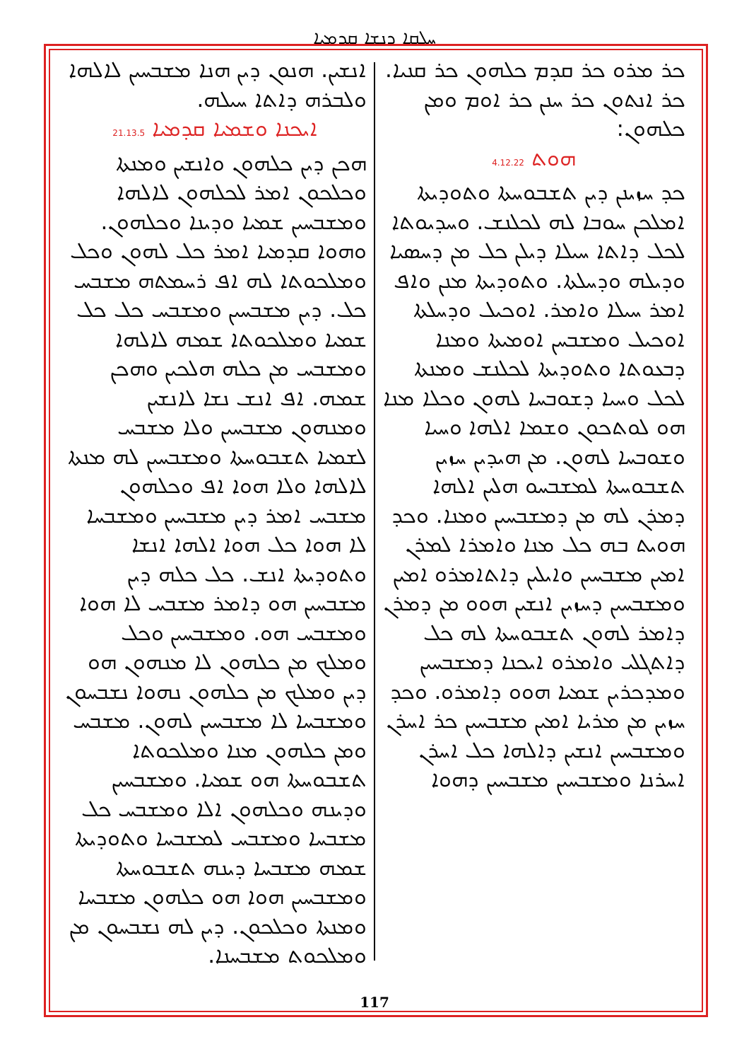ܚܠܩܐ ܕܢܫܐ ܩܕܡܝܐ
ܟܪ ܡܪܘ ܟܪ ܩܕܡ ܟܠܗܘܢ ܟܪ ܩܢܝܐ. ܟܪ ܐܢܬܘܢ ܟܪ ܚܢܢ ܟܪ ܐܘܡ ܘܡܢ ܟܠܗܘܢ:
ܗܘܬ 4.12.22
ܟܕ ܚܙܝܢܢ ܕܝܢ ܬܫܒܘܚܬܐ ܘܬܘܕܝܬܐ ܐܡܠܟܢ ܚܘܒܐ ܠܗ ܠܟܠܢܫ. ܘܚܕܝܘܬܐ ܠܟܠ ܕܐܬܐ ܚܝܠܐ ܕܝܠܢ ܟܠ ܡܢ ܕܚܣܝܐ ܘܕܝܠܗ ܘܕܚܠܬܐ. ܘܬܘܕܝܬܐ ܡܢܢ ܘܐܦ ܐܡܪ ܚܝܠܐ ܘܐܡܪ. ܐܘܟܝܠ ܘܕܚܠܬܐ ܐܘܟܝܠ ܘܡܫܒܚܢ ܐܘܡܝܬܐ ܘܡܢܐ ܕܒܥܘܬܐ ܘܬܘܕܝܬܐ ܠܟܠܢܫ ܘܡܢܬܐ ܠܟܠ ܘܚܝܐ ܕܫܘܒܚܐ ܠܗܘܢ ܘܟܠܐ ܡܢܐ ܗܘ ܠܘܬܟܘܢ ܘܫܡܐ ܐܠܗܐ ܘܚܝܐ ܘܫܘܒܚܐ ܠܗܘܢ. ܡܢ ܗܝܕܝܢ ܚܙܝܢ ܬܫܒܘܚܬܐ ܠܡܫܒܚܘ ܗܠܝܢ ܐܠܗܐ ܕܡܪܢ ܠܗ ܡܢ ܕܡܫܒܚܝܢ ܘܡܢܐ. ܘܟܕ ܗܘܝܬ ܒܗ ܟܠ ܡܢܐ ܘܐܡܪܐ ܠܡܪܢ ܐܡܝܢ ܡܫܒܚܝܢ ܘܐܝܠܝܢ ܕܐܬܐܡܪܘ ܐܡܝܢ ܘܡܫܒܚܝܢ ܕܚܙܝܢ ܐܢܫܝܢ ܗܘܘ ܡܢ ܕܡܪܢ ܕܐܡܪ ܠܗܘܢ ܬܫܒܘܚܬܐ ܠܗ ܟܠ ܕܐܬܓܠܝ ܘܐܡܪܘ ܐܝܟܢܐ ܕܡܫܒܚܝܢ ܘܡܕܟܪܝܢ ܫܡܝܐ ܗܘܘ ܕܐܡܪܘ. ܘܟܕ ܚܙܝܢ ܡܢ ܡܪܝܐ ܐܡܝܢ ܡܫܒܚܝܢ ܟܪ ܐܚܪܢ ܘܡܫܒܚܝܢ ܐܢܫܝܢ ܕܐܠܗܐ ܟܠ ܐܚܪܢ ܐܚܪܢܐ ܘܡܫܒܚܝܢ ܡܫܒܚܝܢ ܕܗܘܐ
ܐܢܫܝܢ. ܗܢܘܢ ܕܝܢ ܗܢܐ ܡܫܒܚܝܢ ܠܐܠܗܐ ܘܠܒܪܗ ܕܐܬܐ ܚܝܠܗ.
ܐܝܟܢܐ ܘܫܡܝܐ ܩܕܡܝܐ 21.13.5
ܗܟܢ ܕܝܢ ܟܠܗܘܢ ܘܐܢܫܝܢ ܘܡܢܬܐ ܘܟܠܟܘܢ ܐܡܪ ܠܟܠܗܘܢ ܠܐܠܗܐ ܘܡܫܒܚܝܢ ܫܡܝܐ ܘܕܝܢܐ ܘܟܠܗܘܢ. ܘܗܘܐ ܩܕܡܝܐ ܐܡܪ ܟܠ ܠܗܘܢ ܘܟܠ ܘܡܠܟܘܬܐ ܠܗ ܐܦ ܪܚܡܬܗ ܡܫܒܚ ܟܠ. ܕܝܢ ܡܫܒܚܝܢ ܘܡܫܒܚ ܟܠ ܟܠ ܫܡܝܐ ܘܡܠܟܘܬܐ ܫܡܗ ܠܐܠܗܐ ܘܡܫܒܚ ܡܢ ܟܠܗ ܗܠܟܝܢ ܘܗܟܢ ܫܡܗ. ܐܦ ܐܢܫ ܢܫܐ ܠܐܢܫܝܢ ܘܡܢܗܘܢ ܡܫܒܚܝܢ ܘܠܐ ܡܫܒܚ ܠܫܡܝܐ ܬܫܒܘܚܬܐ ܘܡܫܒܚܝܢ ܠܗ ܡܢܬܐ ܠܐܠܗܐ ܘܠܐ ܗܘܐ ܐܦ ܘܟܠܗܘܢ ܡܫܒܚ ܐܡܪ ܕܝܢ ܡܫܒܚܝܢ ܘܡܫܒܚܐ ܠܐ ܗܘܐ ܟܠ ܗܘܐ ܐܠܗܐ ܐܢܫܐ ܘܬܘܕܝܬܐ ܐܢܫ. ܟܠ ܟܠܗ ܕܝܢ ܡܫܒܚܝܢ ܗܘ ܕܐܡܪ ܡܫܒܚ ܠܐ ܗܘܐ ܘܡܫܒܚ ܗܘ. ܘܡܫܒܚܝܢ ܘܟܠ ܘܡܠܟ ܡܢ ܟܠܗܘܢ ܠܐ ܡܢܗܘܢ ܗܘ ܕܝܢ ܘܡܠܟ ܡܢ ܟܠܗܘܢ ܢܗܘܐ ܢܫܒܚܘܢ ܘܡܫܒܚܐ ܠܐ ܡܫܒܚܝܢ ܠܗܘܢ. ܡܫܒܚ ܘܡܢ ܟܠܗܘܢ ܡܢܐ ܘܡܠܟܘܬܐ ܬܫܒܘܚܬܐ ܗܘ ܫܡܝܐ. ܘܡܫܒܚܝܢ ܘܕܝܢܗ ܘܟܠܗܘܢ ܐܠܐ ܘܡܫܒܚ ܟܠ ܡܫܒܚܐ ܘܡܫܒܚ ܠܡܫܒܚܐ ܘܬܘܕܝܬܐ ܫܡܗ ܡܫܒܚܐ ܕܝܢܗ ܬܫܒܘܚܬܐ ܘܡܫܒܚܝܢ ܗܘܐ ܗܘ ܟܠܗܘܢ ܡܫܒܚܐ ܘܡܢܬܐ ܘܟܠܟܘܢ. ܕܝܢ ܠܗ ܢܫܒܚܘܢ ܡܢ ܘܡܠܟܘܬ ܡܫܒܚܢܐ.
117